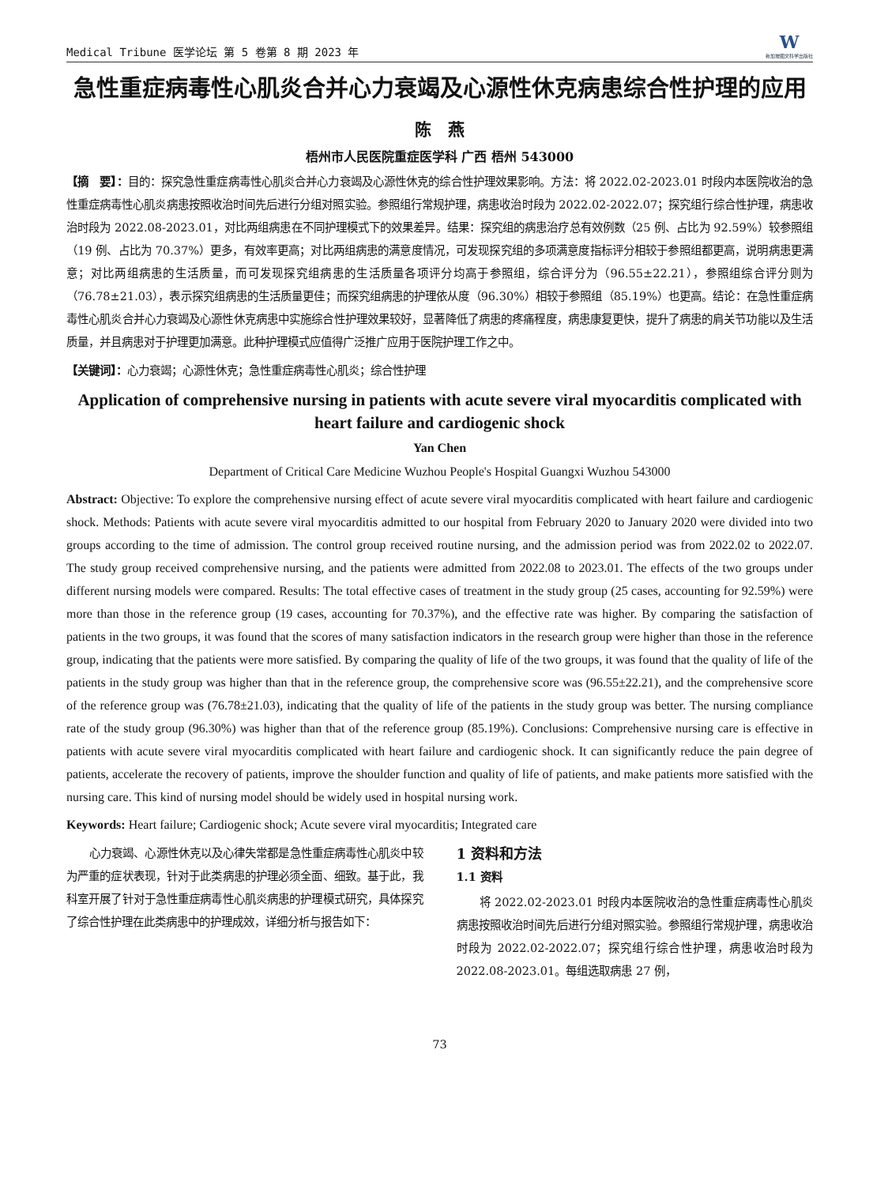Medical Tribune 医学论坛 第 5 卷第 8 期 2023 年
W
新加坡图文科学出版社
急性重症病毒性心肌炎合并心力衰竭及心源性休克病患综合性护理的应用
陈　燕
梧州市人民医院重症医学科 广西 梧州 543000
【摘　要】：目的：探究急性重症病毒性心肌炎合并心力衰竭及心源性休克的综合性护理效果影响。方法：将 2022.02-2023.01 时段内本医院收治的急性重症病毒性心肌炎病患按照收治时间先后进行分组对照实验。参照组行常规护理，病患收治时段为 2022.02-2022.07；探究组行综合性护理，病患收治时段为 2022.08-2023.01，对比两组病患在不同护理模式下的效果差异。结果：探究组的病患治疗总有效例数（25 例、占比为 92.59%）较参照组（19 例、占比为 70.37%）更多，有效率更高；对比两组病患的满意度情况，可发现探究组的多项满意度指标评分相较于参照组都更高，说明病患更满意；对比两组病患的生活质量，而可发现探究组病患的生活质量各项评分均高于参照组，综合评分为（96.55±22.21），参照组综合评分则为（76.78±21.03），表示探究组病患的生活质量更佳；而探究组病患的护理依从度（96.30%）相较于参照组（85.19%）也更高。结论：在急性重症病毒性心肌炎合并心力衰竭及心源性休克病患中实施综合性护理效果较好，显著降低了病患的疼痛程度，病患康复更快，提升了病患的肩关节功能以及生活质量，并且病患对于护理更加满意。此种护理模式应值得广泛推广应用于医院护理工作之中。
【关键词】：心力衰竭；心源性休克；急性重症病毒性心肌炎；综合性护理
Application of comprehensive nursing in patients with acute severe viral myocarditis complicated with heart failure and cardiogenic shock
Yan Chen
Department of Critical Care Medicine Wuzhou People's Hospital Guangxi Wuzhou 543000
Abstract: Objective: To explore the comprehensive nursing effect of acute severe viral myocarditis complicated with heart failure and cardiogenic shock. Methods: Patients with acute severe viral myocarditis admitted to our hospital from February 2020 to January 2020 were divided into two groups according to the time of admission. The control group received routine nursing, and the admission period was from 2022.02 to 2022.07. The study group received comprehensive nursing, and the patients were admitted from 2022.08 to 2023.01. The effects of the two groups under different nursing models were compared. Results: The total effective cases of treatment in the study group (25 cases, accounting for 92.59%) were more than those in the reference group (19 cases, accounting for 70.37%), and the effective rate was higher. By comparing the satisfaction of patients in the two groups, it was found that the scores of many satisfaction indicators in the research group were higher than those in the reference group, indicating that the patients were more satisfied. By comparing the quality of life of the two groups, it was found that the quality of life of the patients in the study group was higher than that in the reference group, the comprehensive score was (96.55±22.21), and the comprehensive score of the reference group was (76.78±21.03), indicating that the quality of life of the patients in the study group was better. The nursing compliance rate of the study group (96.30%) was higher than that of the reference group (85.19%). Conclusions: Comprehensive nursing care is effective in patients with acute severe viral myocarditis complicated with heart failure and cardiogenic shock. It can significantly reduce the pain degree of patients, accelerate the recovery of patients, improve the shoulder function and quality of life of patients, and make patients more satisfied with the nursing care. This kind of nursing model should be widely used in hospital nursing work.
Keywords: Heart failure; Cardiogenic shock; Acute severe viral myocarditis; Integrated care
心力衰竭、心源性休克以及心律失常都是急性重症病毒性心肌炎中较为严重的症状表现，针对于此类病患的护理必须全面、细致。基于此，我科室开展了针对于急性重症病毒性心肌炎病患的护理模式研究，具体探究了综合性护理在此类病患中的护理成效，详细分析与报告如下：
1 资料和方法
1.1 资料
将 2022.02-2023.01 时段内本医院收治的急性重症病毒性心肌炎病患按照收治时间先后进行分组对照实验。参照组行常规护理，病患收治时段为 2022.02-2022.07；探究组行综合性护理，病患收治时段为 2022.08-2023.01。每组选取病患 27 例，
73